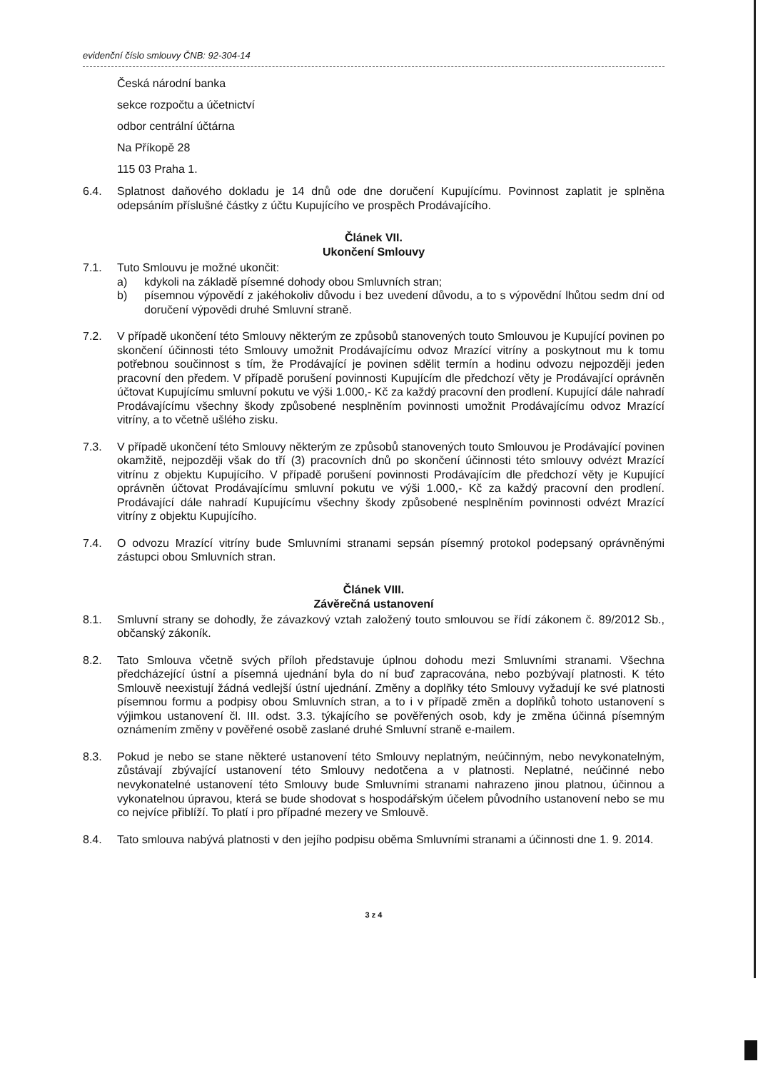evidenční číslo smlouvy ČNB: 92-304-14
Česká národní banka
sekce rozpočtu a účetnictví
odbor centrální účtárna
Na Příkopě 28
115 03 Praha 1.
6.4. Splatnost daňového dokladu je 14 dnů ode dne doručení Kupujícímu. Povinnost zaplatit je splněna odepsáním příslušné částky z účtu Kupujícího ve prospěch Prodávajícího.
Článek VII.
Ukončení Smlouvy
7.1. Tuto Smlouvu je možné ukončit:
a) kdykoli na základě písemné dohody obou Smluvních stran;
b) písemnou výpovědí z jakéhokoliv důvodu i bez uvedení důvodu, a to s výpovědní lhůtou sedm dní od doručení výpovědi druhé Smluvní straně.
7.2. V případě ukončení této Smlouvy některým ze způsobů stanovených touto Smlouvou je Kupující povinen po skončení účinnosti této Smlouvy umožnit Prodávajícímu odvoz Mrazící vitríny a poskytnout mu k tomu potřebnou součinnost s tím, že Prodávající je povinen sdělit termín a hodinu odvozu nejpozději jeden pracovní den předem. V případě porušení povinnosti Kupujícím dle předchozí věty je Prodávající oprávněn účtovat Kupujícímu smluvní pokutu ve výši 1.000,- Kč za každý pracovní den prodlení. Kupující dále nahradí Prodávajícímu všechny škody způsobené nesplněním povinnosti umožnit Prodávajícímu odvoz Mrazící vitríny, a to včetně ušlého zisku.
7.3. V případě ukončení této Smlouvy některým ze způsobů stanovených touto Smlouvou je Prodávající povinen okamžitě, nejpozději však do tří (3) pracovních dnů po skončení účinnosti této smlouvy odvézt Mrazící vitrínu z objektu Kupujícího. V případě porušení povinnosti Prodávajícím dle předchozí věty je Kupující oprávněn účtovat Prodávajícímu smluvní pokutu ve výši 1.000,- Kč za každý pracovní den prodlení. Prodávající dále nahradí Kupujícímu všechny škody způsobené nesplněním povinnosti odvézt Mrazící vitríny z objektu Kupujícího.
7.4. O odvozu Mrazící vitríny bude Smluvními stranami sepsán písemný protokol podepsaný oprávněnými zástupci obou Smluvních stran.
Článek VIII.
Závěrečná ustanovení
8.1. Smluvní strany se dohodly, že závazkový vztah založený touto smlouvou se řídí zákonem č. 89/2012 Sb., občanský zákoník.
8.2. Tato Smlouva včetně svých příloh představuje úplnou dohodu mezi Smluvními stranami. Všechna předcházející ústní a písemná ujednání byla do ní buď zapracována, nebo pozbývají platnosti. K této Smlouvě neexistují žádná vedlejší ústní ujednání. Změny a doplňky této Smlouvy vyžadují ke své platnosti písemnou formu a podpisy obou Smluvních stran, a to i v případě změn a doplňků tohoto ustanovení s výjimkou ustanovení čl. III. odst. 3.3. týkajícího se pověřených osob, kdy je změna účinná písemným oznámením změny v pověřené osobě zaslané druhé Smluvní straně e-mailem.
8.3. Pokud je nebo se stane některé ustanovení této Smlouvy neplatným, neúčinným, nebo nevykonatelným, zůstávají zbývající ustanovení této Smlouvy nedotčena a v platnosti. Neplatné, neúčinné nebo nevykonatelné ustanovení této Smlouvy bude Smluvními stranami nahrazeno jinou platnou, účinnou a vykonatelnou úpravou, která se bude shodovat s hospodářským účelem původního ustanovení nebo se mu co nejvíce přiblíží. To platí i pro případné mezery ve Smlouvě.
8.4. Tato smlouva nabývá platnosti v den jejího podpisu oběma Smluvními stranami a účinnosti dne 1. 9. 2014.
3 z 4